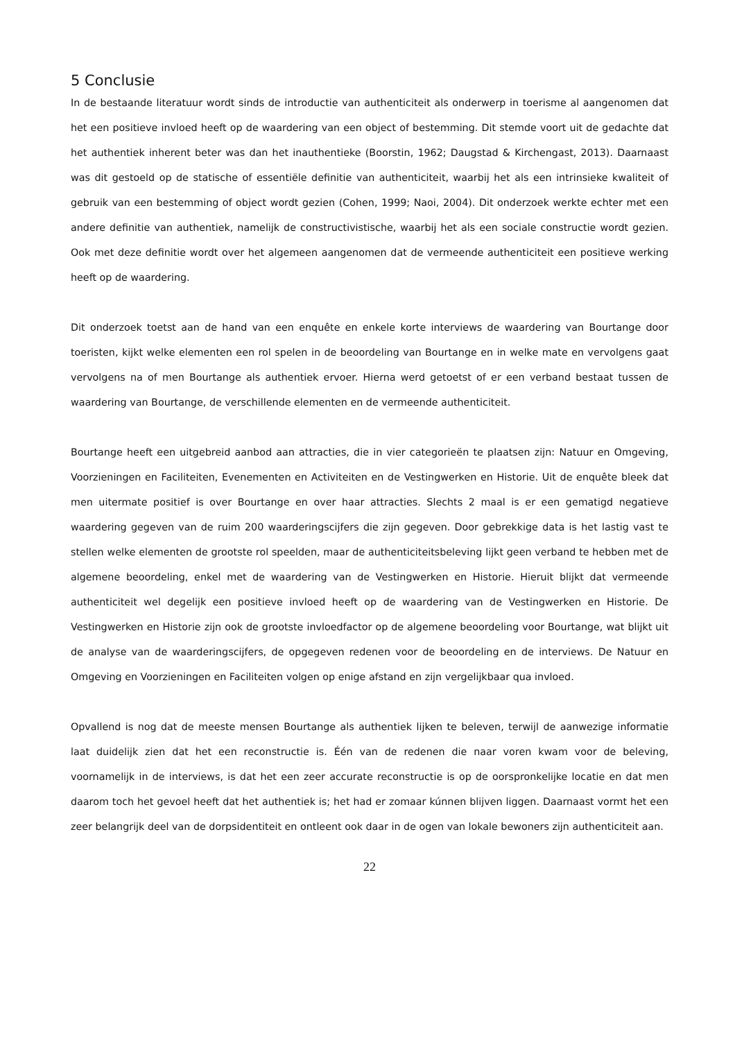5 Conclusie
In de bestaande literatuur wordt sinds de introductie van authenticiteit als onderwerp in toerisme al aangenomen dat het een positieve invloed heeft op de waardering van een object of bestemming. Dit stemde voort uit de gedachte dat het authentiek inherent beter was dan het inauthentieke (Boorstin, 1962; Daugstad & Kirchengast, 2013). Daarnaast was dit gestoeld op de statische of essentiële definitie van authenticiteit, waarbij het als een intrinsieke kwaliteit of gebruik van een bestemming of object wordt gezien (Cohen, 1999; Naoi, 2004). Dit onderzoek werkte echter met een andere definitie van authentiek, namelijk de constructivistische, waarbij het als een sociale constructie wordt gezien. Ook met deze definitie wordt over het algemeen aangenomen dat de vermeende authenticiteit een positieve werking heeft op de waardering.
Dit onderzoek toetst aan de hand van een enquête en enkele korte interviews de waardering van Bourtange door toeristen, kijkt welke elementen een rol spelen in de beoordeling van Bourtange en in welke mate en vervolgens gaat vervolgens na of men Bourtange als authentiek ervoer. Hierna werd getoetst of er een verband bestaat tussen de waardering van Bourtange, de verschillende elementen en de vermeende authenticiteit.
Bourtange heeft een uitgebreid aanbod aan attracties, die in vier categorieën te plaatsen zijn: Natuur en Omgeving, Voorzieningen en Faciliteiten, Evenementen en Activiteiten en de Vestingwerken en Historie. Uit de enquête bleek dat men uitermate positief is over Bourtange en over haar attracties. Slechts 2 maal is er een gematigd negatieve waardering gegeven van de ruim 200 waarderingscijfers die zijn gegeven. Door gebrekkige data is het lastig vast te stellen welke elementen de grootste rol speelden, maar de authenticiteitsbeleving lijkt geen verband te hebben met de algemene beoordeling, enkel met de waardering van de Vestingwerken en Historie. Hieruit blijkt dat vermeende authenticiteit wel degelijk een positieve invloed heeft op de waardering van de Vestingwerken en Historie. De Vestingwerken en Historie zijn ook de grootste invloedfactor op de algemene beoordeling voor Bourtange, wat blijkt uit de analyse van de waarderingscijfers, de opgegeven redenen voor de beoordeling en de interviews. De Natuur en Omgeving en Voorzieningen en Faciliteiten volgen op enige afstand en zijn vergelijkbaar qua invloed.
Opvallend is nog dat de meeste mensen Bourtange als authentiek lijken te beleven, terwijl de aanwezige informatie laat duidelijk zien dat het een reconstructie is. Één van de redenen die naar voren kwam voor de beleving, voornamelijk in de interviews, is dat het een zeer accurate reconstructie is op de oorspronkelijke locatie en dat men daarom toch het gevoel heeft dat het authentiek is; het had er zomaar kúnnen blijven liggen. Daarnaast vormt het een zeer belangrijk deel van de dorpsidentiteit en ontleent ook daar in de ogen van lokale bewoners zijn authenticiteit aan.
22